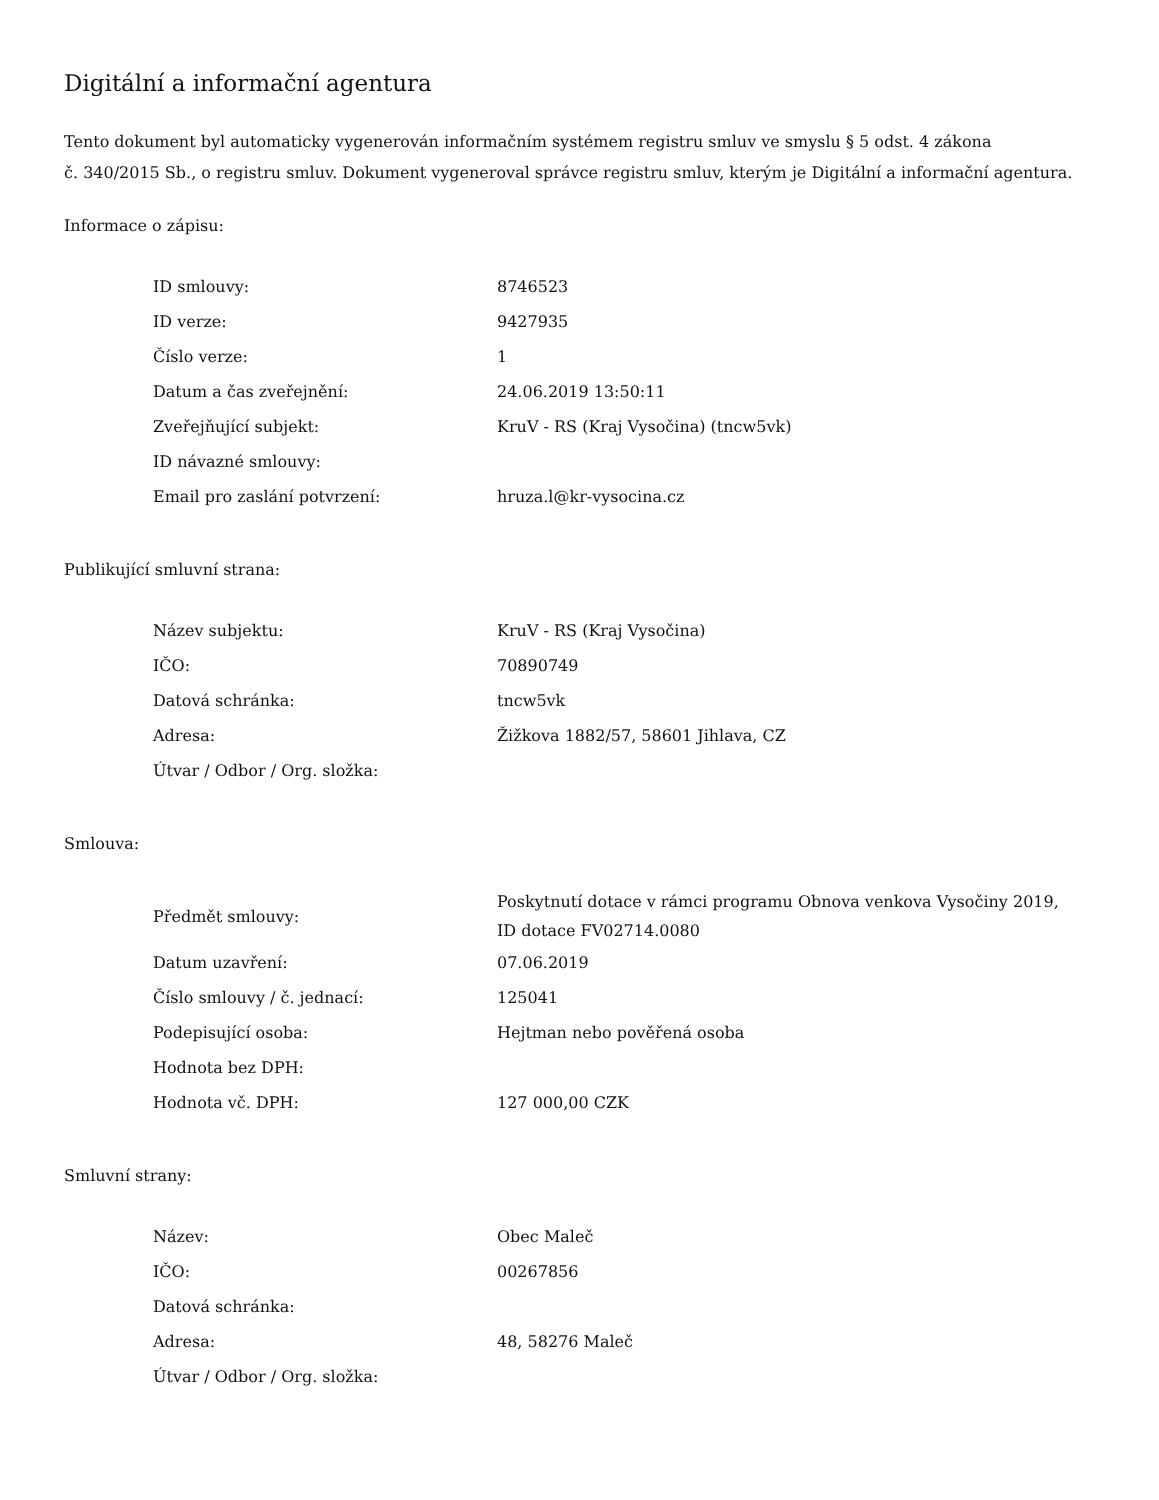Digitální a informační agentura
Tento dokument byl automaticky vygenerován informačním systémem registru smluv ve smyslu § 5 odst. 4 zákona
č. 340/2015 Sb., o registru smluv. Dokument vygeneroval správce registru smluv, kterým je Digitální a informační agentura.
Informace o zápisu:
| ID smlouvy: | 8746523 |
| ID verze: | 9427935 |
| Číslo verze: | 1 |
| Datum a čas zveřejnění: | 24.06.2019 13:50:11 |
| Zveřejňující subjekt: | KruV - RS (Kraj Vysočina) (tncw5vk) |
| ID návazné smlouvy: | |
| Email pro zaslání potvrzení: | hruza.l@kr-vysocina.cz |
Publikující smluvní strana:
| Název subjektu: | KruV - RS (Kraj Vysočina) |
| IČO: | 70890749 |
| Datová schránka: | tncw5vk |
| Adresa: | Žižkova 1882/57, 58601 Jihlava, CZ |
| Útvar / Odbor / Org. složka: | |
Smlouva:
| Předmět smlouvy: | Poskytnutí dotace v rámci programu Obnova venkova Vysočiny 2019, ID dotace FV02714.0080 |
| Datum uzavření: | 07.06.2019 |
| Číslo smlouvy / č. jednací: | 125041 |
| Podepisující osoba: | Hejtman nebo pověřená osoba |
| Hodnota bez DPH: | |
| Hodnota vč. DPH: | 127 000,00 CZK |
Smluvní strany:
| Název: | Obec Maleč |
| IČO: | 00267856 |
| Datová schránka: | |
| Adresa: | 48, 58276 Maleč |
| Útvar / Odbor / Org. složka: | |